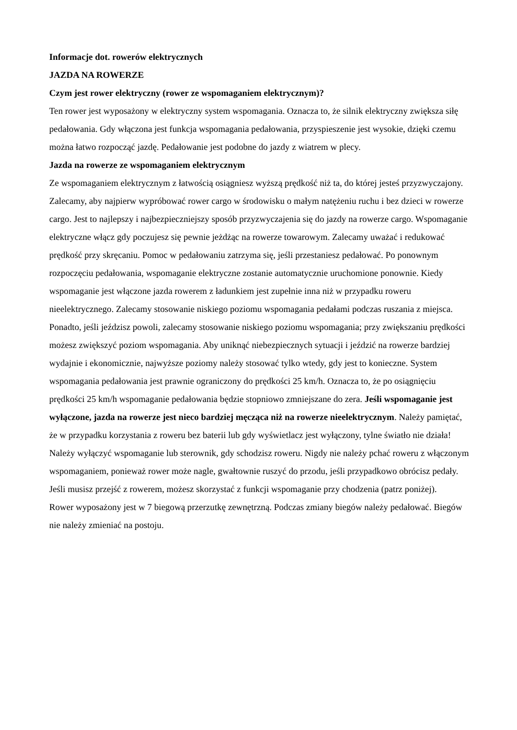Informacje dot. rowerów elektrycznych
JAZDA NA ROWERZE
Czym jest rower elektryczny (rower ze wspomaganiem elektrycznym)?
Ten rower jest wyposażony w elektryczny system wspomagania. Oznacza to, że silnik elektryczny zwiększa siłę pedałowania. Gdy włączona jest funkcja wspomagania pedałowania, przyspieszenie jest wysokie, dzięki czemu można łatwo rozpocząć jazdę. Pedałowanie jest podobne do jazdy z wiatrem w plecy.
Jazda na rowerze ze wspomaganiem elektrycznym
Ze wspomaganiem elektrycznym z łatwością osiągniesz wyższą prędkość niż ta, do której jesteś przyzwyczajony. Zalecamy, aby najpierw wypróbować rower cargo w środowisku o małym natężeniu ruchu i bez dzieci w rowerze cargo. Jest to najlepszy i najbezpieczniejszy sposób przyzwyczajenia się do jazdy na rowerze cargo. Wspomaganie elektryczne włącz gdy poczujesz się pewnie jeżdżąc na rowerze towarowym. Zalecamy uważać i redukować prędkość przy skręcaniu. Pomoc w pedałowaniu zatrzyma się, jeśli przestaniesz pedałować. Po ponownym rozpoczęciu pedałowania, wspomaganie elektryczne zostanie automatycznie uruchomione ponownie. Kiedy wspomaganie jest włączone jazda rowerem z ładunkiem jest zupełnie inna niż w przypadku roweru nieelektrycznego. Zalecamy stosowanie niskiego poziomu wspomagania pedałami podczas ruszania z miejsca. Ponadto, jeśli jeździsz powoli, zalecamy stosowanie niskiego poziomu wspomagania; przy zwiększaniu prędkości możesz zwiększyć poziom wspomagania. Aby uniknąć niebezpiecznych sytuacji i jeździć na rowerze bardziej wydajnie i ekonomicznie, najwyższe poziomy należy stosować tylko wtedy, gdy jest to konieczne. System wspomagania pedałowania jest prawnie ograniczony do prędkości 25 km/h. Oznacza to, że po osiągnięciu prędkości 25 km/h wspomaganie pedałowania będzie stopniowo zmniejszane do zera. Jeśli wspomaganie jest wyłączone, jazda na rowerze jest nieco bardziej męcząca niż na rowerze nieelektrycznym. Należy pamiętać, że w przypadku korzystania z roweru bez baterii lub gdy wyświetlacz jest wyłączony, tylne światło nie działa!
Należy wyłączyć wspomaganie lub sterownik, gdy schodzisz roweru. Nigdy nie należy pchać roweru z włączonym wspomaganiem, ponieważ rower może nagle, gwałtownie ruszyć do przodu, jeśli przypadkowo obrócisz pedały. Jeśli musisz przejść z rowerem, możesz skorzystać z funkcji wspomaganie przy chodzenia (patrz poniżej).
Rower wyposażony jest w 7 biegową przerzutkę zewnętrzną. Podczas zmiany biegów należy pedałować. Biegów nie należy zmieniać na postoju.